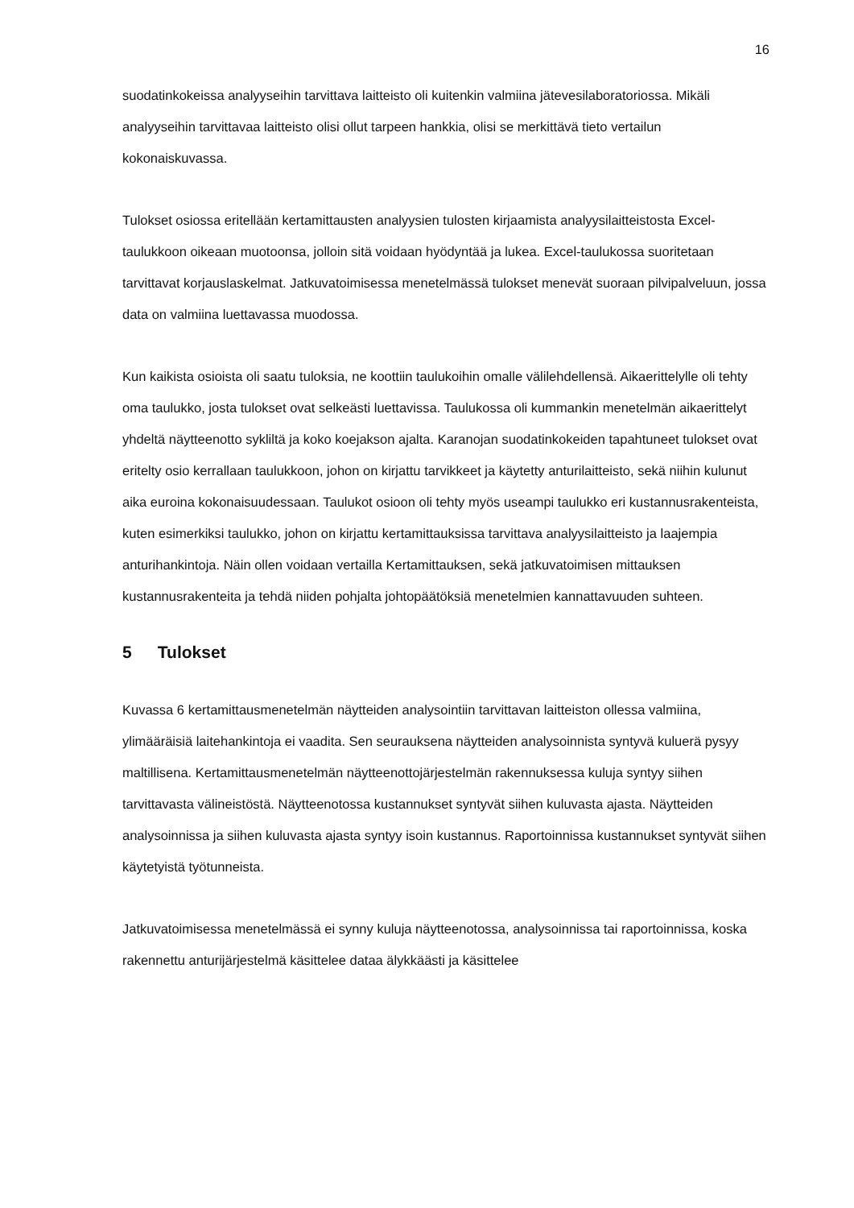16
suodatinkokeissa analyyseihin tarvittava laitteisto oli kuitenkin valmiina jätevesilaboratoriossa. Mikäli analyyseihin tarvittavaa laitteisto olisi ollut tarpeen hankkia, olisi se merkittävä tieto vertailun kokonaiskuvassa.
Tulokset osiossa eritellään kertamittausten analyysien tulosten kirjaamista analyysilaitteistosta Excel-taulukkoon oikeaan muotoonsa, jolloin sitä voidaan hyödyntää ja lukea. Excel-taulukossa suoritetaan tarvittavat korjauslaskelmat. Jatkuvatoimisessa menetelmässä tulokset menevät suoraan pilvipalveluun, jossa data on valmiina luettavassa muodossa.
Kun kaikista osioista oli saatu tuloksia, ne koottiin taulukoihin omalle välilehdellensä. Aikaerittelylle oli tehty oma taulukko, josta tulokset ovat selkeästi luettavissa. Taulukossa oli kummankin menetelmän aikaerittelyt yhdeltä näytteenotto sykliltä ja koko koejakson ajalta. Karanojan suodatinkokeiden tapahtuneet tulokset ovat eritelty osio kerrallaan taulukkoon, johon on kirjattu tarvikkeet ja käytetty anturilaitteisto, sekä niihin kulunut aika euroina kokonaisuudessaan. Taulukot osioon oli tehty myös useampi taulukko eri kustannusrakenteista, kuten esimerkiksi taulukko, johon on kirjattu kertamittauksissa tarvittava analyysilaitteisto ja laajempia anturihankintoja. Näin ollen voidaan vertailla Kertamittauksen, sekä jatkuvatoimisen mittauksen kustannusrakenteita ja tehdä niiden pohjalta johtopäätöksiä menetelmien kannattavuuden suhteen.
5 Tulokset
Kuvassa 6 kertamittausmenetelmän näytteiden analysointiin tarvittavan laitteiston ollessa valmiina, ylimääräisiä laitehankintoja ei vaadita. Sen seurauksena näytteiden analysoinnista syntyvä kuluerä pysyy maltillisena. Kertamittausmenetelmän näytteenottojärjestelmän rakennuksessa kuluja syntyy siihen tarvittavasta välineistöstä. Näytteenotossa kustannukset syntyvät siihen kuluvasta ajasta. Näytteiden analysoinnissa ja siihen kuluvasta ajasta syntyy isoin kustannus. Raportoinnissa kustannukset syntyvät siihen käytetyistä työtunneista.
Jatkuvatoimisessa menetelmässä ei synny kuluja näytteenotossa, analysoinnissa tai raportoinnissa, koska rakennettu anturijärjestelmä käsittelee dataa älykkäästi ja käsittelee